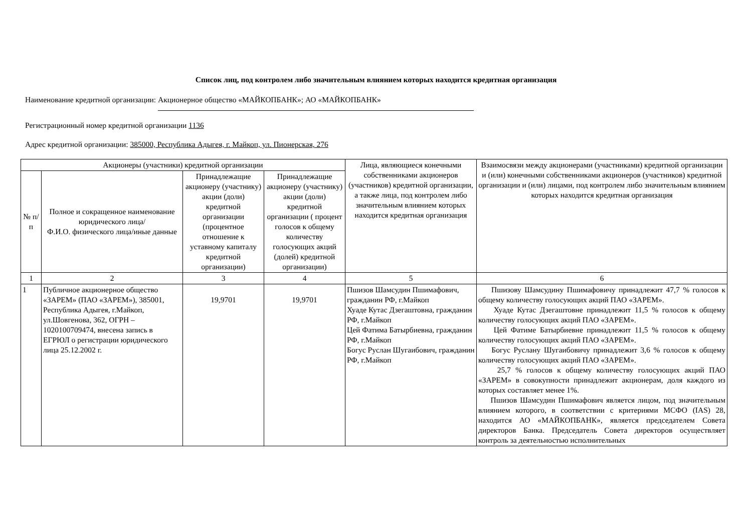Список лиц, под контролем либо значительным влиянием которых находится кредитная организация
Наименование кредитной организации: Акционерное общество «МАЙКОПБАНК»; АО «МАЙКОПБАНК»
Регистрационный номер кредитной организации 1136
Адрес кредитной организации: 385000, Республика Адыгея, г. Майкоп, ул. Пионерская, 276
| Акционеры (участники) кредитной организации | | | | Лица, являющиеся конечными собственниками акционеров (участников) кредитной организации, а также лица, под контролем либо значительным влиянием которых находится кредитная организация | Взаимосвязи между акционерами (участниками) кредитной организации и (или) конечными собственниками акционеров (участников) кредитной организации и (или) лицами, под контролем либо значительным влиянием которых находится кредитная организация |
| --- | --- | --- | --- | --- | --- |
| № п/п | Полное и сокращенное наименование юридического лица/ Ф.И.О. физического лица/иные данные | Принадлежащие акционеру (участнику) акции (доли) кредитной организации (процентное отношение к уставному капиталу кредитной организации) | Принадлежащие акционеру (участнику) акции (доли) кредитной организации ( процент голосов к общему количеству голосующих акций (долей) кредитной организации) | | |
| 1 | 2 | 3 | 4 | 5 | 6 |
| 1 | Публичное акционерное общество «ЗАРЕМ» (ПАО «ЗАРЕМ»), 385001, Республика Адыгея, г.Майкоп, ул.Шовгенова, 362, ОГРН – 1020100709474, внесена запись в ЕГРЮЛ о регистрации юридического лица 25.12.2002 г. | 19,9701 | 19,9701 | Пшизов Шамсудин Пшимафович, гражданин РФ, г.Майкоп Хуаде Кутас Дзегаштовна, гражданин РФ, г.Майкоп Цей Фатима Батырбиевна, гражданин РФ, г.Майкоп Богус Руслан Шугаибович, гражданин РФ, г.Майкоп | Пшизову Шамсудину Пшимафовичу принадлежит 47,7 % голосов к общему количеству голосующих акций ПАО «ЗАРЕМ». Хуаде Кутас Дзегаштовне принадлежит 11,5 % голосов к общему количеству голосующих акций ПАО «ЗАРЕМ». Цей Фатиме Батырбиевне принадлежит 11,5 % голосов к общему количеству голосующих акций ПАО «ЗАРЕМ». Богус Руслану Шугаибовичу принадлежит 3,6 % голосов к общему количеству голосующих акций ПАО «ЗАРЕМ». 25,7 % голосов к общему количеству голосующих акций ПАО «ЗАРЕМ» в совокупности принадлежит акционерам, доля каждого из которых составляет менее 1%. Пшизов Шамсудин Пшимафович является лицом, под значительным влиянием которого, в соответствии с критериями МСФО (IAS) 28, находится АО «МАЙКОПБАНК», является председателем Совета директоров Банка. Председатель Совета директоров осуществляет контроль за деятельностью исполнительных |